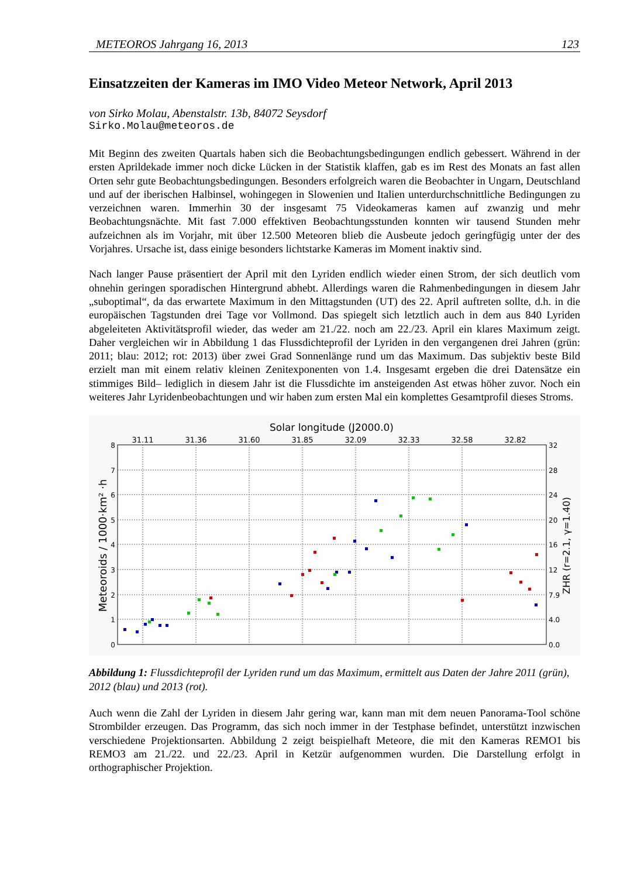METEOROS Jahrgang 16, 2013 123
Einsatzzeiten der Kameras im IMO Video Meteor Network, April 2013
von Sirko Molau, Abenstalstr. 13b, 84072 Seysdorf
Sirko.Molau@meteoros.de
Mit Beginn des zweiten Quartals haben sich die Beobachtungsbedingungen endlich gebessert. Während in der ersten Aprildekade immer noch dicke Lücken in der Statistik klaffen, gab es im Rest des Monats an fast allen Orten sehr gute Beobachtungsbedingungen. Besonders erfolgreich waren die Beobachter in Ungarn, Deutschland und auf der iberischen Halbinsel, wohingegen in Slowenien und Italien unterdurch­schnittliche Bedingungen zu verzeichnen waren. Immerhin 30 der insgesamt 75 Videokameras kamen auf zwanzig und mehr Beobachtungsnächte. Mit fast 7.000 effektiven Beobachtungsstunden konnten wir tau­send Stunden mehr aufzeichnen als im Vorjahr, mit über 12.500 Meteoren blieb die Ausbeute jedoch ge­ringfügig unter der des Vorjahres. Ursache ist, dass einige besonders lichtstarke Kameras im Moment in­aktiv sind.
Nach langer Pause präsentiert der April mit den Lyriden endlich wieder einen Strom, der sich deutlich vom ohnehin geringen sporadischen Hintergrund abhebt. Allerdings waren die Rahmenbedingungen in diesem Jahr „suboptimal“, da das erwartete Maximum in den Mittagstunden (UT) des 22. April auftreten sollte, d.h. in die europäischen Tagstunden drei Tage vor Vollmond. Das spiegelt sich letztlich auch in dem aus 840 Lyriden abgeleiteten Aktivitätsprofil wieder, das weder am 21./22. noch am 22./23. April ein klares Maximum zeigt. Daher vergleichen wir in Abbildung 1 das Flussdichteprofil der Lyriden in den vergangenen drei Jahren (grün: 2011; blau: 2012; rot: 2013) über zwei Grad Sonnenlänge rund um das Maximum. Das subjektiv beste Bild erzielt man mit einem relativ kleinen Zenitexponenten von 1.4. Insgesamt ergeben die drei Datensätze ein stimmiges Bild– lediglich in diesem Jahr ist die Flussdichte im ansteigenden Ast etwas höher zuvor. Noch ein weiteres Jahr Lyridenbeobachtungen und wir haben zum ersten Mal ein komplettes Gesamtprofil dieses Stroms.
Solar longitude (J2000.0)
31.11
31.36
31.60
31.85
32.09
32.33
32.58
32.82
8
7
6
5
4
3
2
1
0
32
28
24
20
16
12
7.9
4.0
0.0
Meteoroids / 1000·km² ·h
ZHR (r=2.1, γ=1.40)
Abbildung 1: Flussdichteprofil der Lyriden rund um das Maximum, ermittelt aus Daten der Jahre 2011 (grün), 2012 (blau) und 2013 (rot).
Auch wenn die Zahl der Lyriden in diesem Jahr gering war, kann man mit dem neuen Panorama-Tool schöne Strombilder erzeugen. Das Programm, das sich noch immer in der Testphase befindet, unterstützt inzwischen verschiedene Projektionsarten. Abbildung 2 zeigt beispielhaft Meteore, die mit den Kameras REMO1 bis REMO3 am 21./22. und 22./23. April in Ketzür aufgenommen wurden. Die Darstellung er­folgt in orthographischer Projektion.